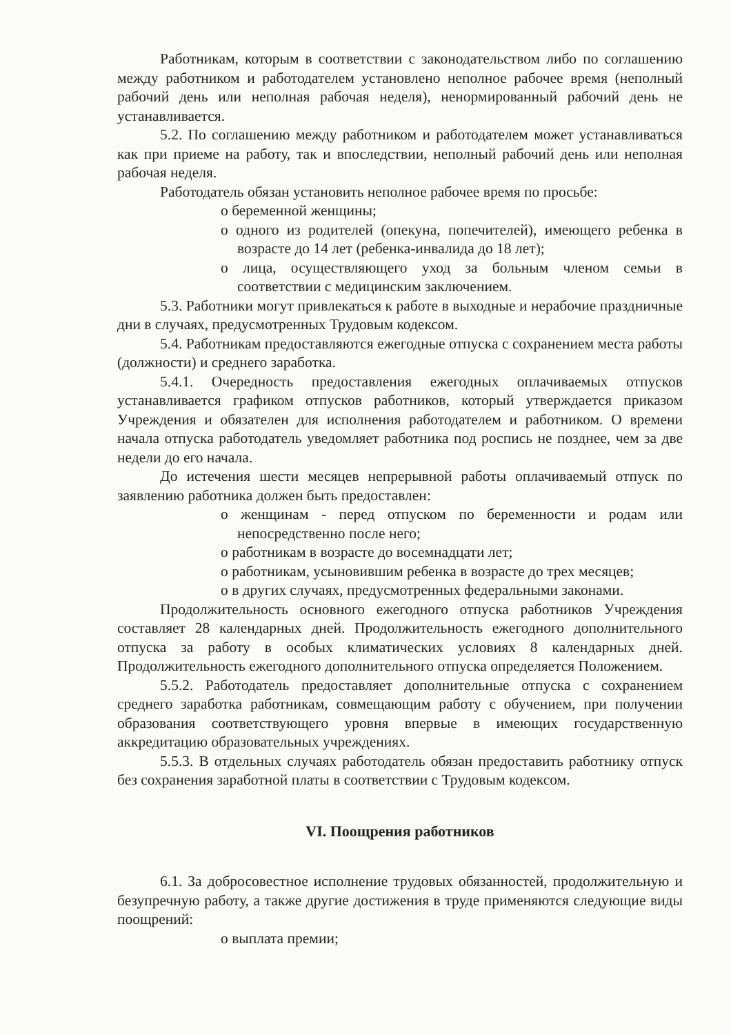Работникам, которым в соответствии с законодательством либо по соглашению между работником и работодателем установлено неполное рабочее время (неполный рабочий день или неполная рабочая неделя), ненормированный рабочий день не устанавливается.
5.2. По соглашению между работником и работодателем может устанавливаться как при приеме на работу, так и впоследствии, неполный рабочий день или неполная рабочая неделя.
Работодатель обязан установить неполное рабочее время по просьбе:
o беременной женщины;
o одного из родителей (опекуна, попечителей), имеющего ребенка в возрасте до 14 лет (ребенка-инвалида до 18 лет);
o лица, осуществляющего уход за больным членом семьи в соответствии с медицинским заключением.
5.3. Работники могут привлекаться к работе в выходные и нерабочие праздничные дни в случаях, предусмотренных Трудовым кодексом.
5.4. Работникам предоставляются ежегодные отпуска с сохранением места работы (должности) и среднего заработка.
5.4.1. Очередность предоставления ежегодных оплачиваемых отпусков устанавливается графиком отпусков работников, который утверждается приказом Учреждения и обязателен для исполнения работодателем и работником. О времени начала отпуска работодатель уведомляет работника под роспись не позднее, чем за две недели до его начала.
До истечения шести месяцев непрерывной работы оплачиваемый отпуск по заявлению работника должен быть предоставлен:
o женщинам - перед отпуском по беременности и родам или непосредственно после него;
o работникам в возрасте до восемнадцати лет;
o работникам, усыновившим ребенка в возрасте до трех месяцев;
o в других случаях, предусмотренных федеральными законами.
Продолжительность основного ежегодного отпуска работников Учреждения составляет 28 календарных дней. Продолжительность ежегодного дополнительного отпуска за работу в особых климатических условиях 8 календарных дней. Продолжительность ежегодного дополнительного отпуска определяется Положением.
5.5.2. Работодатель предоставляет дополнительные отпуска с сохранением среднего заработка работникам, совмещающим работу с обучением, при получении образования соответствующего уровня впервые в имеющих государственную аккредитацию образовательных учреждениях.
5.5.3. В отдельных случаях работодатель обязан предоставить работнику отпуск без сохранения заработной платы в соответствии с Трудовым кодексом.
VI. Поощрения работников
6.1. За добросовестное исполнение трудовых обязанностей, продолжительную и безупречную работу, а также другие достижения в труде применяются следующие виды поощрений:
o выплата премии;